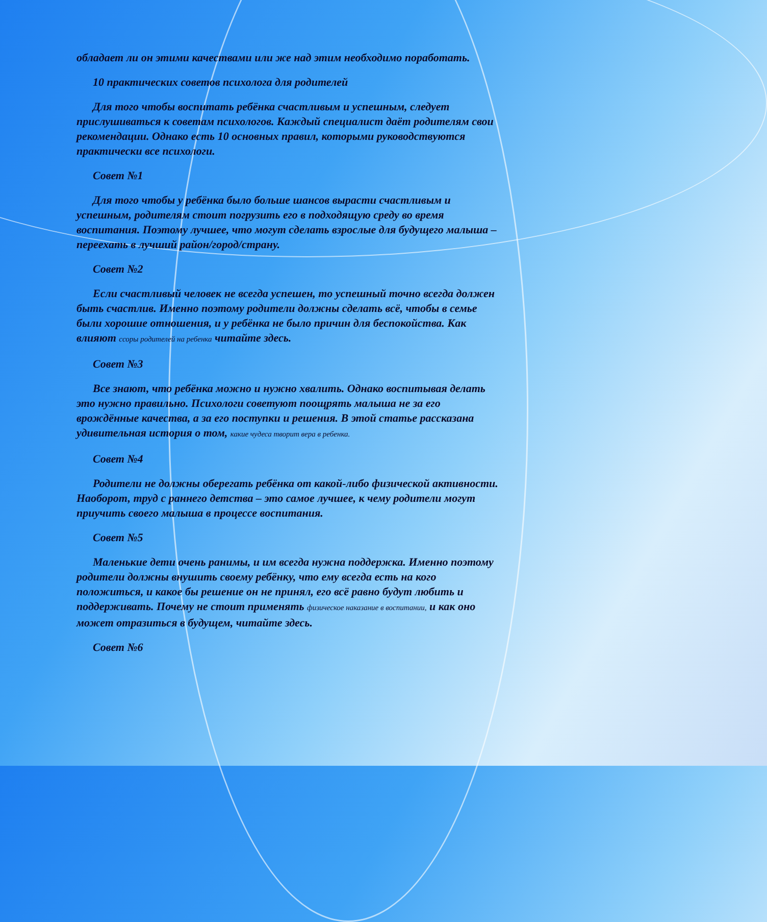обладает ли он этими качествами или же над этим необходимо поработать.
10 практических советов психолога для родителей
Для того чтобы воспитать ребёнка счастливым и успешным, следует прислушиваться к советам психологов. Каждый специалист даёт родителям свои рекомендации. Однако есть 10 основных правил, которыми руководствуются практически все психологи.
Совет №1
Для того чтобы у ребёнка было больше шансов вырасти счастливым и успешным, родителям стоит погрузить его в подходящую среду во время воспитания. Поэтому лучшее, что могут сделать взрослые для будущего малыша – переехать в лучший район/город/страну.
Совет №2
Если счастливый человек не всегда успешен, то успешный точно всегда должен быть счастлив. Именно поэтому родители должны сделать всё, чтобы в семье были хорошие отношения, и у ребёнка не было причин для беспокойства. Как влияют ссоры родителей на ребенка читайте здесь.
Совет №3
Все знают, что ребёнка можно и нужно хвалить. Однако воспитывая делать это нужно правильно. Психологи советуют поощрять малыша не за его врождённые качества, а за его поступки и решения. В этой статье рассказана удивительная история о том, какие чудеса творит вера в ребенка.
Совет №4
Родители не должны оберегать ребёнка от какой-либо физической активности. Наоборот, труд с раннего детства – это самое лучшее, к чему родители могут приучить своего малыша в процессе воспитания.
Совет №5
Маленькие дети очень ранимы, и им всегда нужна поддержка. Именно поэтому родители должны внушить своему ребёнку, что ему всегда есть на кого положиться, и какое бы решение он не принял, его всё равно будут любить и поддерживать. Почему не стоит применять физическое наказание в воспитании, и как оно может отразиться в будущем, читайте здесь.
Совет №6